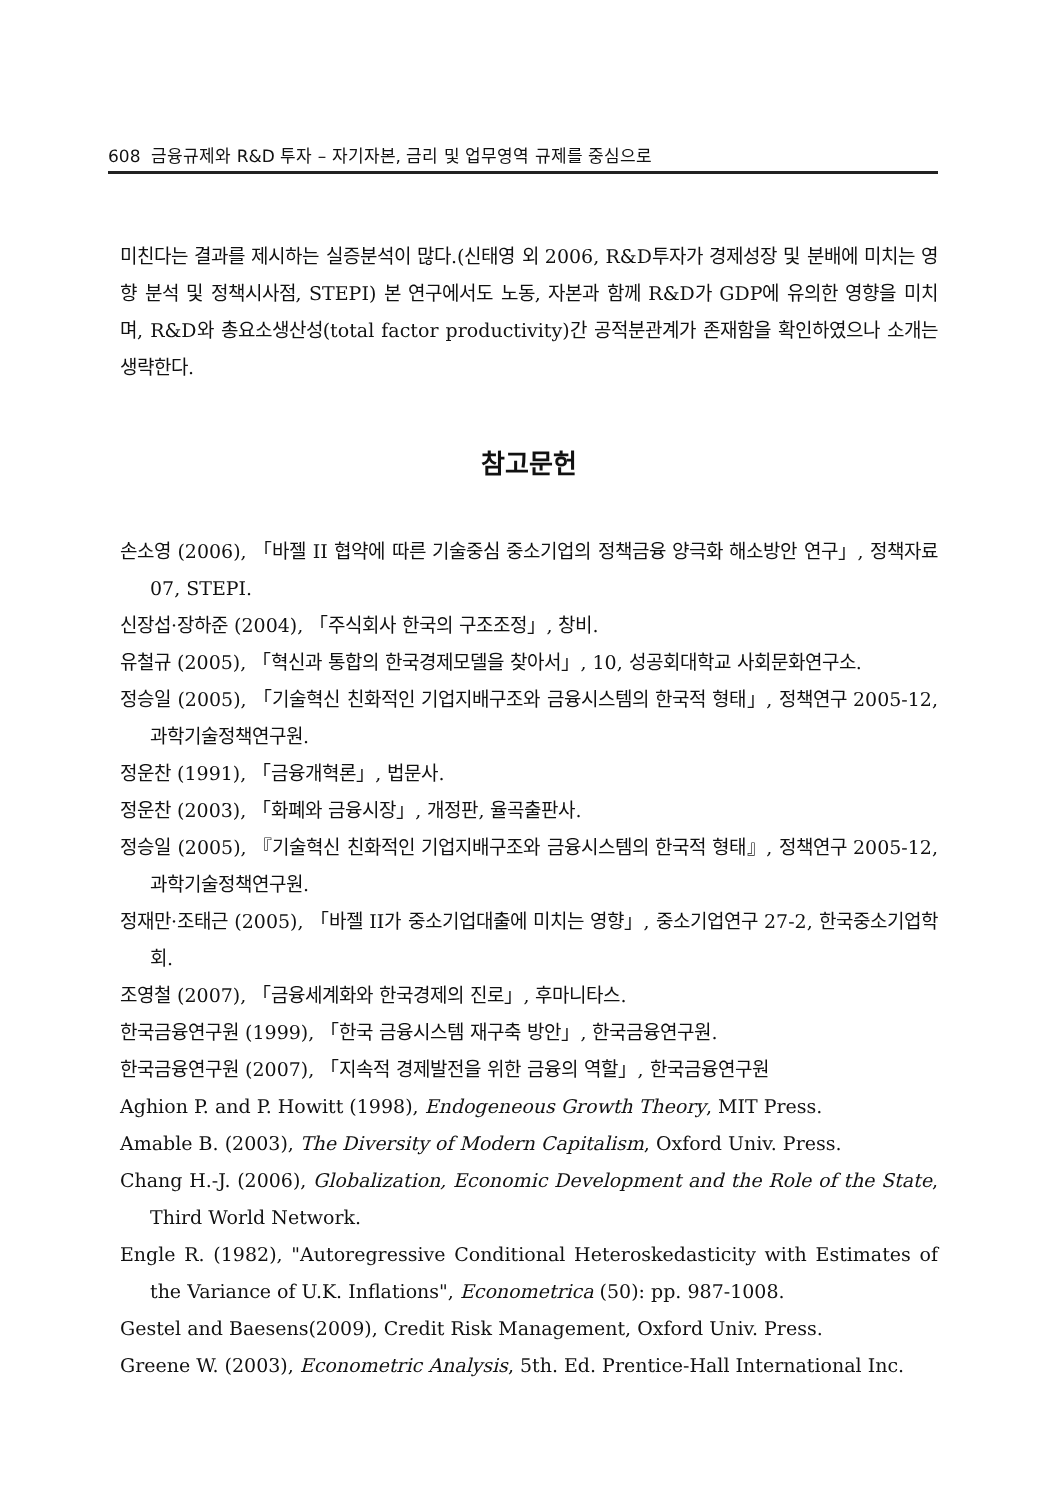608 금융규제와 R&D 투자 – 자기자본, 금리 및 업무영역 규제를 중심으로
미친다는 결과를 제시하는 실증분석이 많다.(신태영 외 2006, R&D투자가 경제성장 및 분배에 미치는 영향 분석 및 정책시사점, STEPI) 본 연구에서도 노동, 자본과 함께 R&D가 GDP에 유의한 영향을 미치며, R&D와 총요소생산성(total factor productivity)간 공적분관계가 존재함을 확인하였으나 소개는 생략한다.
참고문헌
손소영 (2006), 「바젤 II 협약에 따른 기술중심 중소기업의 정책금융 양극화 해소방안 연구」, 정책자료 07, STEPI.
신장섭·장하준 (2004), 「주식회사 한국의 구조조정」, 창비.
유철규 (2005), 「혁신과 통합의 한국경제모델을 찾아서」, 10, 성공회대학교 사회문화연구소.
정승일 (2005), 「기술혁신 친화적인 기업지배구조와 금융시스템의 한국적 형태」, 정책연구 2005-12, 과학기술정책연구원.
정운찬 (1991), 「금융개혁론」, 법문사.
정운찬 (2003), 「화폐와 금융시장」, 개정판, 율곡출판사.
정승일 (2005), 『기술혁신 친화적인 기업지배구조와 금융시스템의 한국적 형태』, 정책연구 2005-12, 과학기술정책연구원.
정재만·조태근 (2005), 「바젤 II가 중소기업대출에 미치는 영향」, 중소기업연구 27-2, 한국중소기업학회.
조영철 (2007), 「금융세계화와 한국경제의 진로」, 후마니타스.
한국금융연구원 (1999), 「한국 금융시스템 재구축 방안」, 한국금융연구원.
한국금융연구원 (2007), 「지속적 경제발전을 위한 금융의 역할」, 한국금융연구원
Aghion P. and P. Howitt (1998), Endogeneous Growth Theory, MIT Press.
Amable B. (2003), The Diversity of Modern Capitalism, Oxford Univ. Press.
Chang H.-J. (2006), Globalization, Economic Development and the Role of the State, Third World Network.
Engle R. (1982), "Autoregressive Conditional Heteroskedasticity with Estimates of the Variance of U.K. Inflations", Econometrica (50): pp. 987-1008.
Gestel and Baesens(2009), Credit Risk Management, Oxford Univ. Press.
Greene W. (2003), Econometric Analysis, 5th. Ed. Prentice-Hall International Inc.